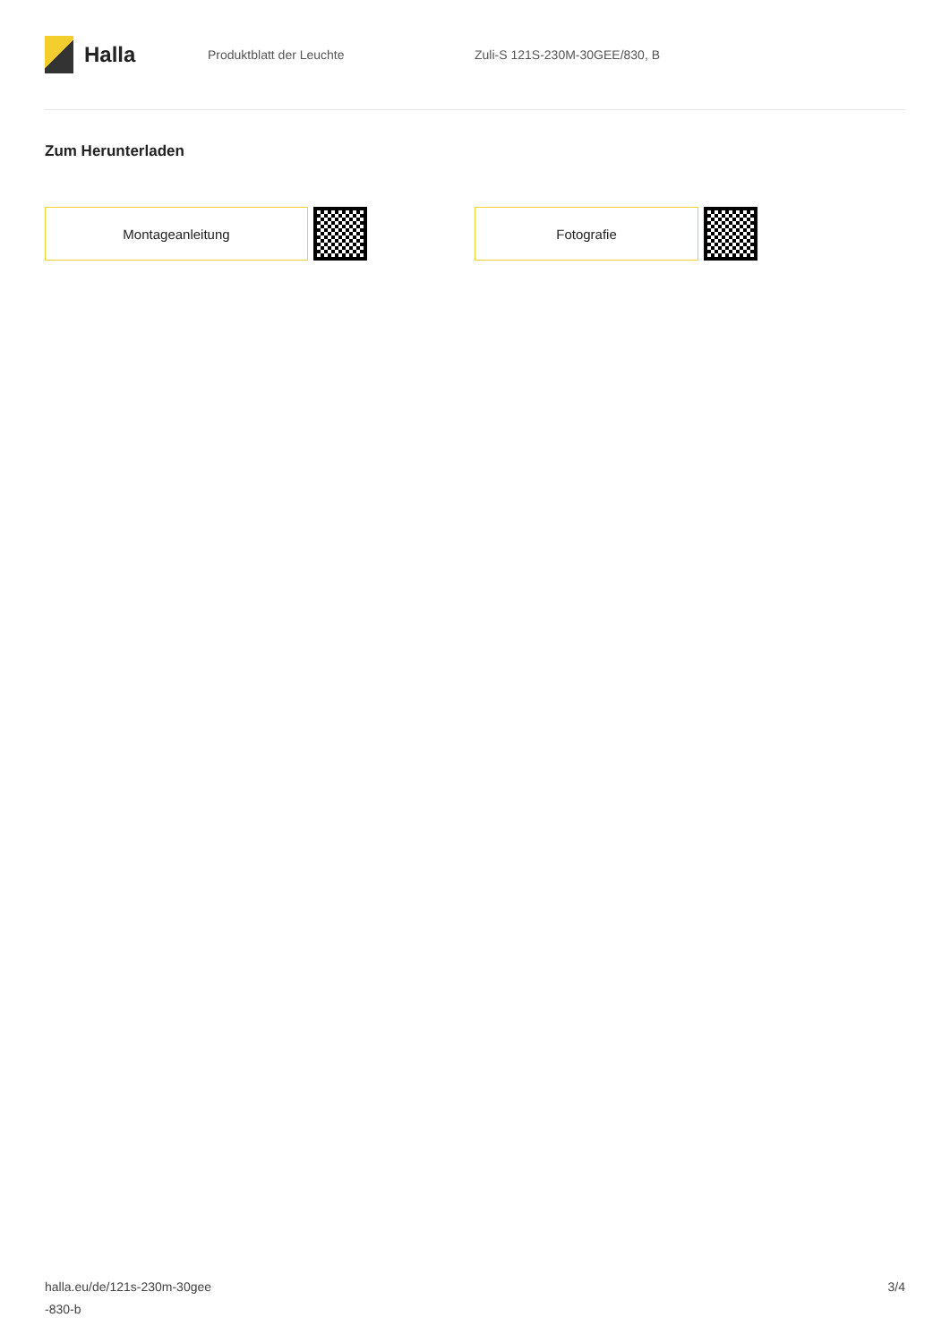Halla
Produktblatt der Leuchte Zuli-S 121S-230M-30GEE/830, B
Zum Herunterladen
Montageanleitung Fotografie
halla.eu/de/121s-230m-30gee
-830-b
3/4